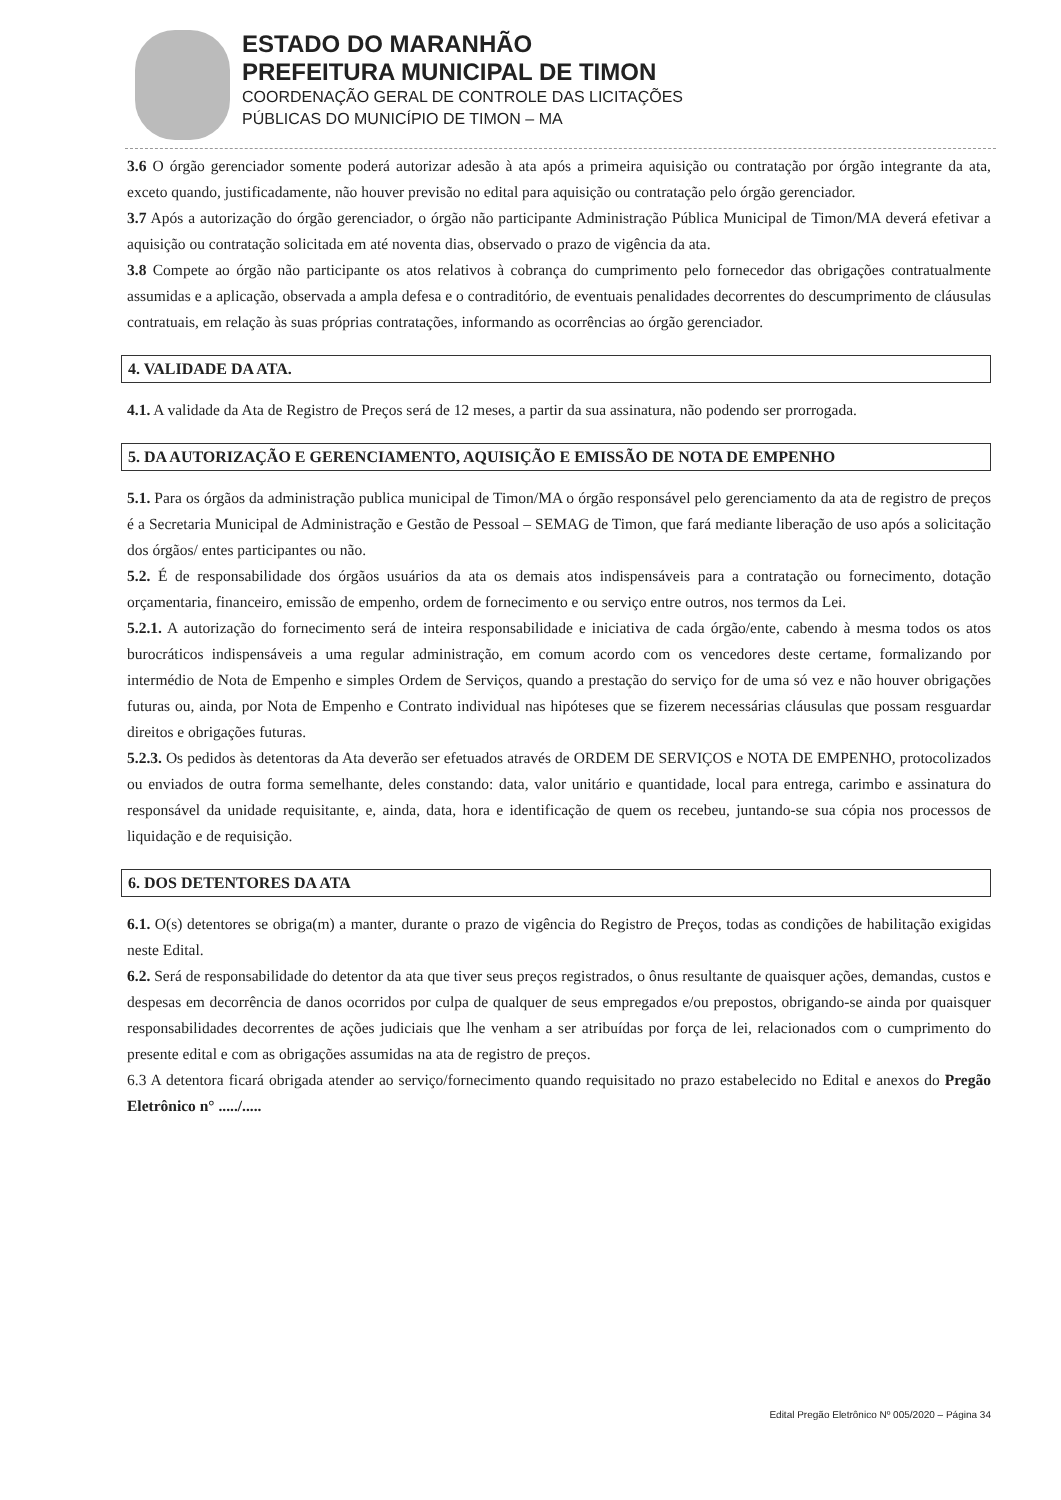ESTADO DO MARANHÃO
PREFEITURA MUNICIPAL DE TIMON
COORDENAÇÃO GERAL DE CONTROLE DAS LICITAÇÕES
PÚBLICAS DO MUNICÍPIO DE TIMON – MA
3.6 O órgão gerenciador somente poderá autorizar adesão à ata após a primeira aquisição ou contratação por órgão integrante da ata, exceto quando, justificadamente, não houver previsão no edital para aquisição ou contratação pelo órgão gerenciador.
3.7 Após a autorização do órgão gerenciador, o órgão não participante Administração Pública Municipal de Timon/MA deverá efetivar a aquisição ou contratação solicitada em até noventa dias, observado o prazo de vigência da ata.
3.8 Compete ao órgão não participante os atos relativos à cobrança do cumprimento pelo fornecedor das obrigações contratualmente assumidas e a aplicação, observada a ampla defesa e o contraditório, de eventuais penalidades decorrentes do descumprimento de cláusulas contratuais, em relação às suas próprias contratações, informando as ocorrências ao órgão gerenciador.
4. VALIDADE DA ATA.
4.1. A validade da Ata de Registro de Preços será de 12 meses, a partir da sua assinatura, não podendo ser prorrogada.
5. DA AUTORIZAÇÃO E GERENCIAMENTO, AQUISIÇÃO E EMISSÃO DE NOTA DE EMPENHO
5.1. Para os órgãos da administração publica municipal de Timon/MA o órgão responsável pelo gerenciamento da ata de registro de preços é a Secretaria Municipal de Administração e Gestão de Pessoal – SEMAG de Timon, que fará mediante liberação de uso após a solicitação dos órgãos/ entes participantes ou não.
5.2. É de responsabilidade dos órgãos usuários da ata os demais atos indispensáveis para a contratação ou fornecimento, dotação orçamentaria, financeiro, emissão de empenho, ordem de fornecimento e ou serviço entre outros, nos termos da Lei.
5.2.1. A autorização do fornecimento será de inteira responsabilidade e iniciativa de cada órgão/ente, cabendo à mesma todos os atos burocráticos indispensáveis a uma regular administração, em comum acordo com os vencedores deste certame, formalizando por intermédio de Nota de Empenho e simples Ordem de Serviços, quando a prestação do serviço for de uma só vez e não houver obrigações futuras ou, ainda, por Nota de Empenho e Contrato individual nas hipóteses que se fizerem necessárias cláusulas que possam resguardar direitos e obrigações futuras.
5.2.3. Os pedidos às detentoras da Ata deverão ser efetuados através de ORDEM DE SERVIÇOS e NOTA DE EMPENHO, protocolizados ou enviados de outra forma semelhante, deles constando: data, valor unitário e quantidade, local para entrega, carimbo e assinatura do responsável da unidade requisitante, e, ainda, data, hora e identificação de quem os recebeu, juntando-se sua cópia nos processos de liquidação e de requisição.
6. DOS DETENTORES DA ATA
6.1. O(s) detentores se obriga(m) a manter, durante o prazo de vigência do Registro de Preços, todas as condições de habilitação exigidas neste Edital.
6.2. Será de responsabilidade do detentor da ata que tiver seus preços registrados, o ônus resultante de quaisquer ações, demandas, custos e despesas em decorrência de danos ocorridos por culpa de qualquer de seus empregados e/ou prepostos, obrigando-se ainda por quaisquer responsabilidades decorrentes de ações judiciais que lhe venham a ser atribuídas por força de lei, relacionados com o cumprimento do presente edital e com as obrigações assumidas na ata de registro de preços.
6.3 A detentora ficará obrigada atender ao serviço/fornecimento quando requisitado no prazo estabelecido no Edital e anexos do Pregão Eletrônico n° ...../.....
Edital Pregão Eletrônico Nº 005/2020 – Página 34